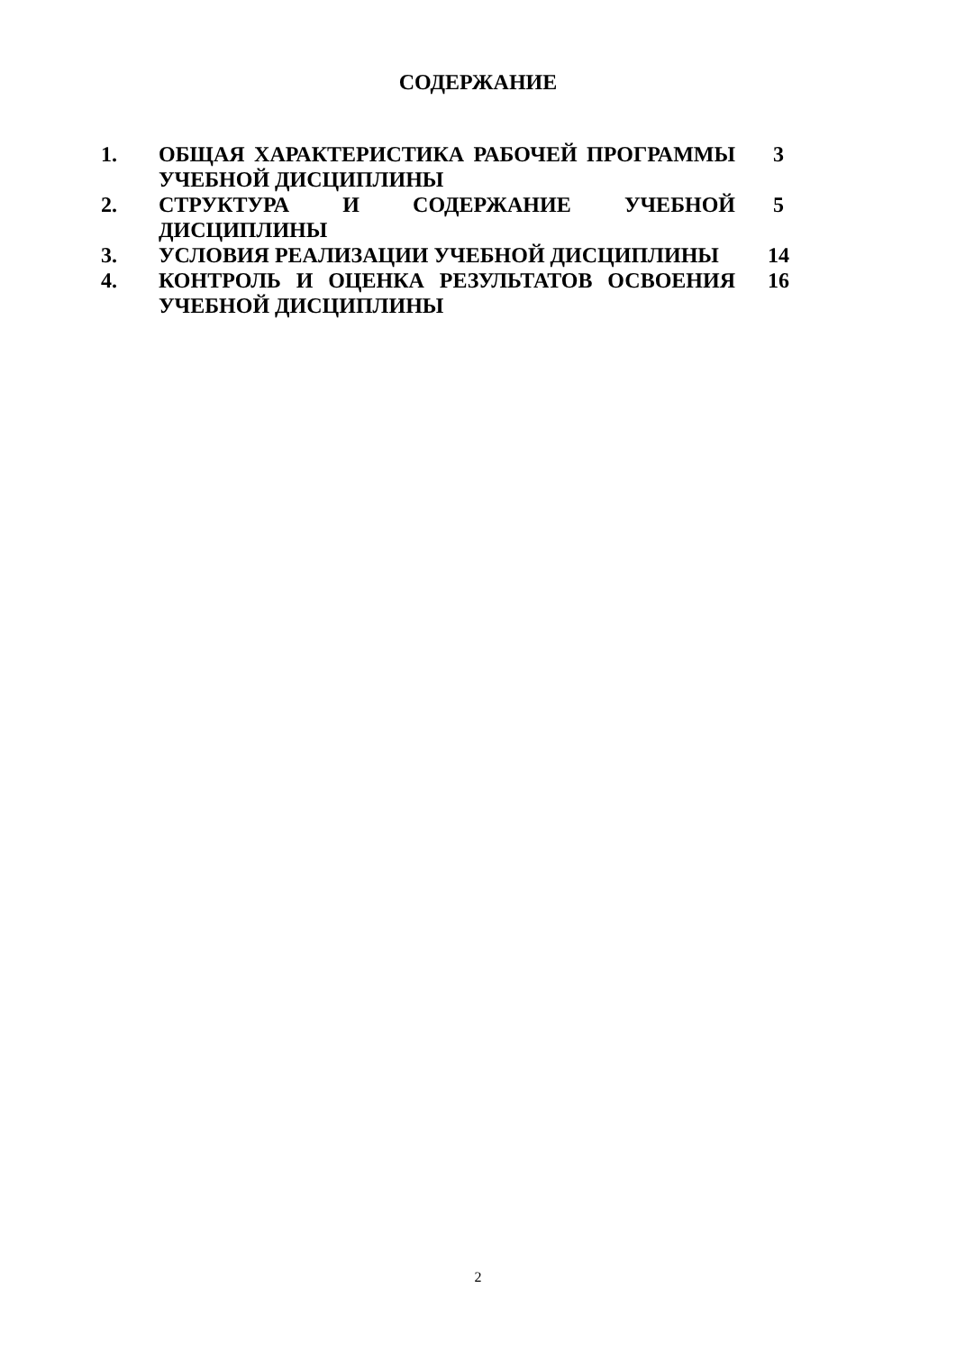СОДЕРЖАНИЕ
| 1. | ОБЩАЯ ХАРАКТЕРИСТИКА РАБОЧЕЙ ПРОГРАММЫ УЧЕБНОЙ ДИСЦИПЛИНЫ | 3 |
| 2. | СТРУКТУРА И СОДЕРЖАНИЕ УЧЕБНОЙ ДИСЦИПЛИНЫ | 5 |
| 3. | УСЛОВИЯ РЕАЛИЗАЦИИ УЧЕБНОЙ ДИСЦИПЛИНЫ | 14 |
| 4. | КОНТРОЛЬ И ОЦЕНКА РЕЗУЛЬТАТОВ ОСВОЕНИЯ УЧЕБНОЙ ДИСЦИПЛИНЫ | 16 |
2